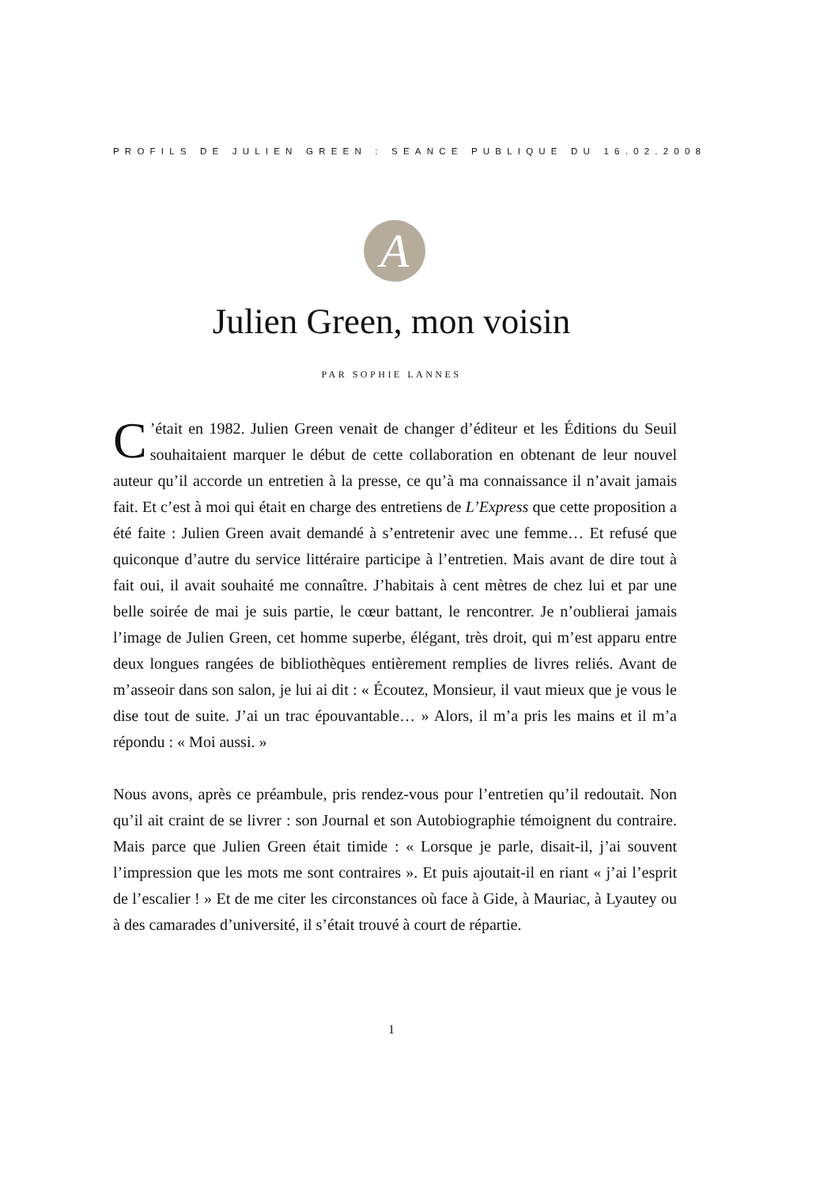PROFILS DE JULIEN GREEN : SEANCE PUBLIQUE DU 16.02.2008
A
Julien Green, mon voisin
PAR SOPHIE LANNES
C’était en 1982. Julien Green venait de changer d’éditeur et les Éditions du Seuil souhaitaient marquer le début de cette collaboration en obtenant de leur nouvel auteur qu’il accorde un entretien à la presse, ce qu’à ma connaissance il n’avait jamais fait. Et c’est à moi qui était en charge des entretiens de L’Express que cette proposition a été faite : Julien Green avait demandé à s’entretenir avec une femme… Et refusé que quiconque d’autre du service littéraire participe à l’entretien. Mais avant de dire tout à fait oui, il avait souhaité me connaître. J’habitais à cent mètres de chez lui et par une belle soirée de mai je suis partie, le cœur battant, le rencontrer. Je n’oublierai jamais l’image de Julien Green, cet homme superbe, élégant, très droit, qui m’est apparu entre deux longues rangées de bibliothèques entièrement remplies de livres reliés. Avant de m’asseoir dans son salon, je lui ai dit : « Écoutez, Monsieur, il vaut mieux que je vous le dise tout de suite. J’ai un trac épouvantable… » Alors, il m’a pris les mains et il m’a répondu : « Moi aussi. »
Nous avons, après ce préambule, pris rendez-vous pour l’entretien qu’il redoutait. Non qu’il ait craint de se livrer : son Journal et son Autobiographie témoignent du contraire. Mais parce que Julien Green était timide : « Lorsque je parle, disait-il, j’ai souvent l’impression que les mots me sont contraires ». Et puis ajoutait-il en riant « j’ai l’esprit de l’escalier ! » Et de me citer les circonstances où face à Gide, à Mauriac, à Lyautey ou à des camarades d’université, il s’était trouvé à court de répartie.
1